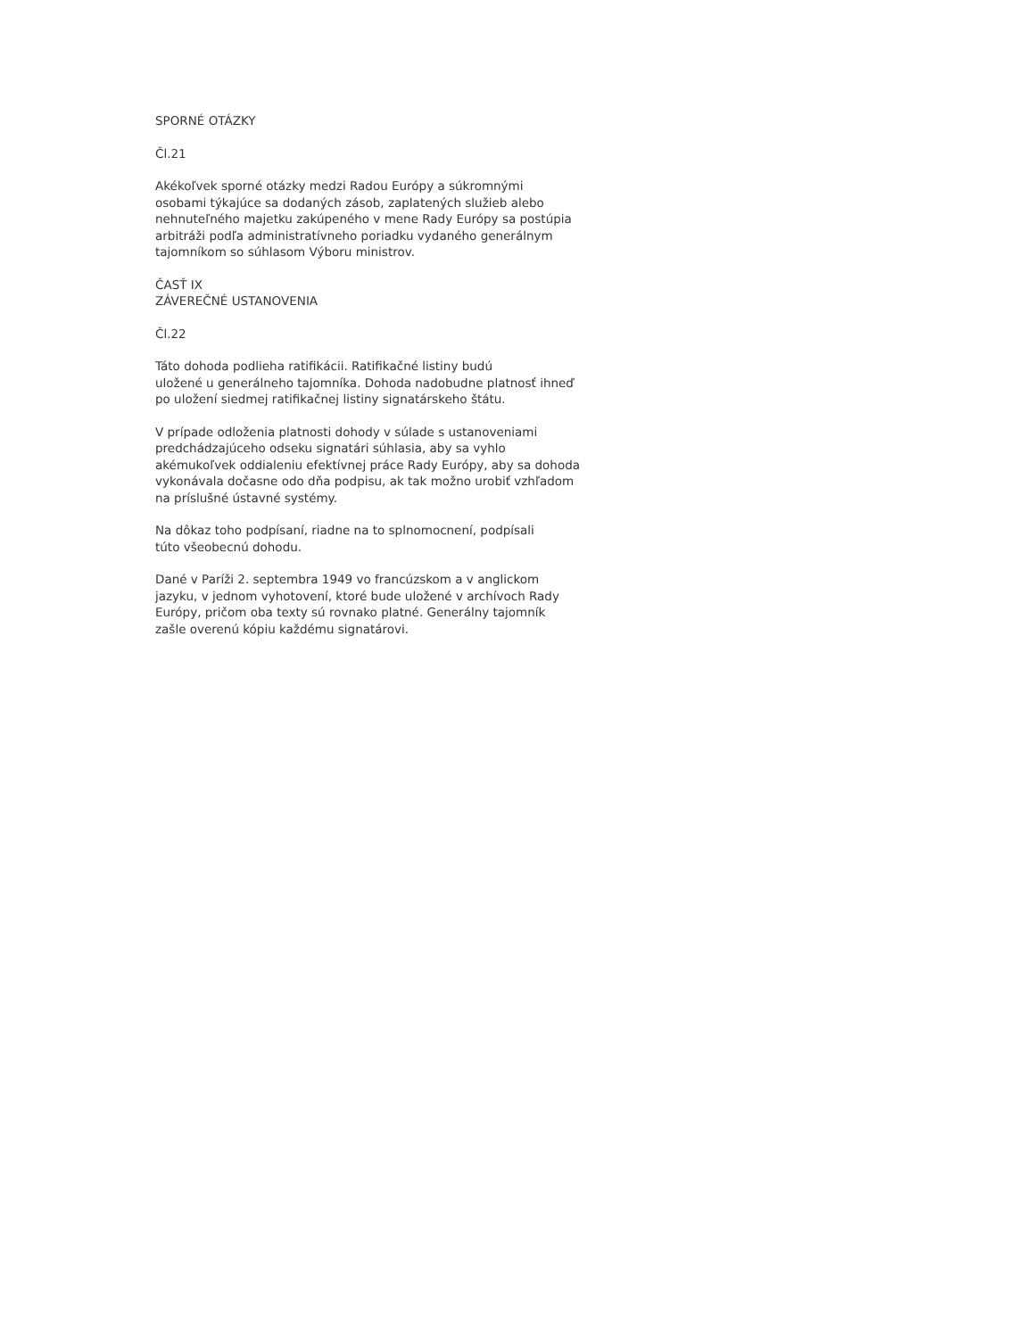SPORNÉ OTÁZKY
Čl.21
Akékoľvek sporné otázky medzi Radou Európy a súkromnými
osobami týkajúce sa dodaných zásob, zaplatených služieb alebo
nehnuteľného majetku zakúpeného v mene Rady Európy sa postúpia
arbitráži podľa administratívneho poriadku vydaného generálnym
tajomníkom so súhlasom Výboru ministrov.
ČASŤ IX
ZÁVEREČNÉ USTANOVENIA
Čl.22
Táto dohoda podlieha ratifikácii. Ratifikačné listiny budú
uložené u generálneho tajomníka. Dohoda nadobudne platnosť ihneď
po uložení siedmej ratifikačnej listiny signatárskeho štátu.
V prípade odloženia platnosti dohody v súlade s ustanoveniami
predchádzajúceho odseku signatári súhlasia, aby sa vyhlo
akémukoľvek oddialeniu efektívnej práce Rady Európy, aby sa dohoda
vykonávala dočasne odo dňa podpisu, ak tak možno urobiť vzhľadom
na príslušné ústavné systémy.
Na dôkaz toho podpísaní, riadne na to splnomocnení, podpísali
túto všeobecnú dohodu.
Dané v Paríži 2. septembra 1949 vo francúzskom a v anglickom
jazyku, v jednom vyhotovení, ktoré bude uložené v archívoch Rady
Európy, pričom oba texty sú rovnako platné. Generálny tajomník
zašle overenú kópiu každému signatárovi.